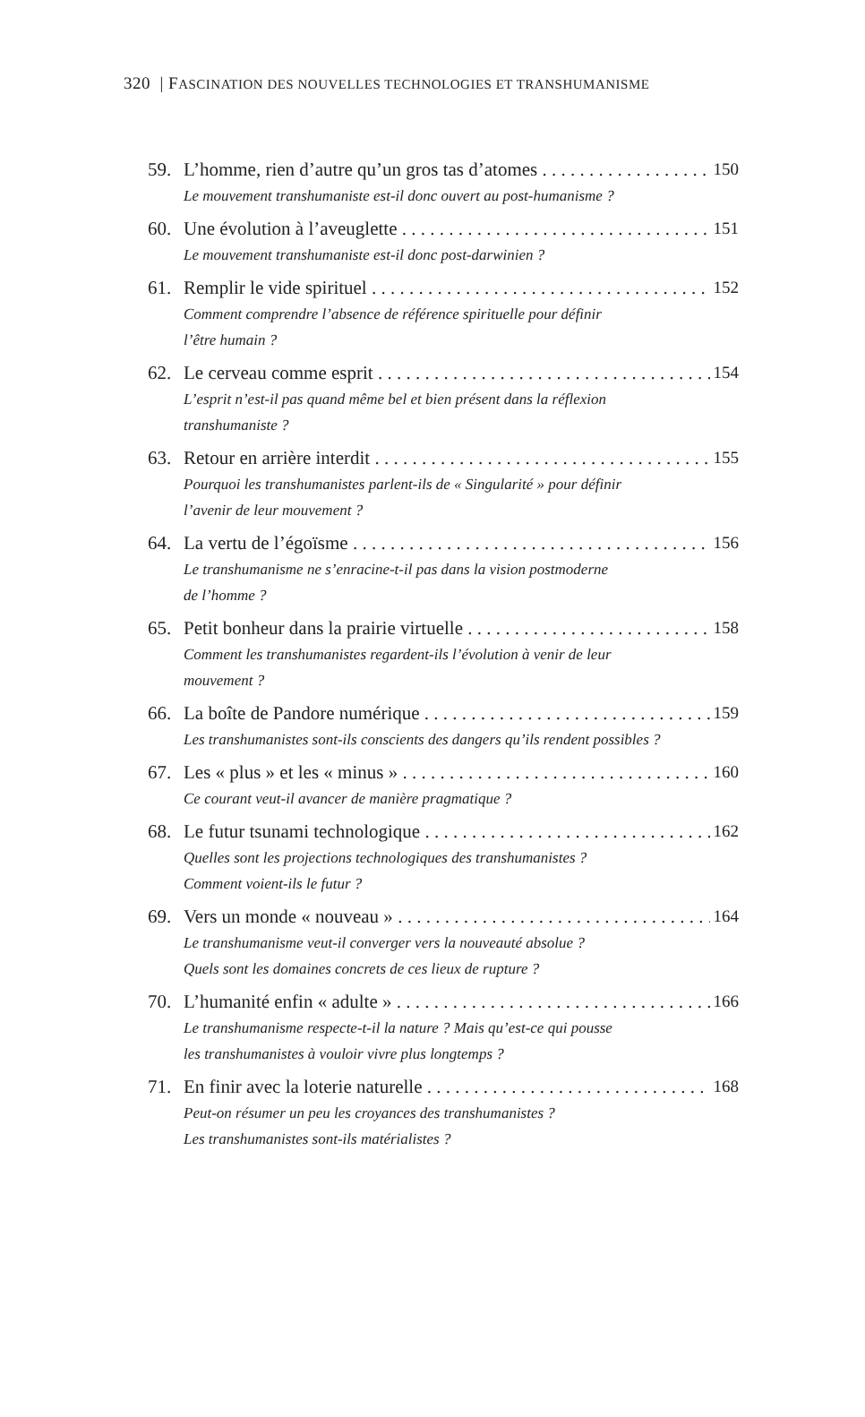320 | FASCINATION DES NOUVELLES TECHNOLOGIES ET TRANSHUMANISME
59. L’homme, rien d’autre qu’un gros tas d’atomes 150
Le mouvement transhumaniste est-il donc ouvert au post-humanisme ?
60. Une évolution à l’aveuglette 151
Le mouvement transhumaniste est-il donc post-darwinien ?
61. Remplir le vide spirituel 152
Comment comprendre l’absence de référence spirituelle pour définir
l’être humain ?
62. Le cerveau comme esprit 154
L’esprit n’est-il pas quand même bel et bien présent dans la réflexion
transhumaniste ?
63. Retour en arrière interdit 155
Pourquoi les transhumanistes parlent-ils de « Singularité » pour définir
l’avenir de leur mouvement ?
64. La vertu de l’égoïsme 156
Le transhumanisme ne s’enracine-t-il pas dans la vision postmoderne
de l’homme ?
65. Petit bonheur dans la prairie virtuelle 158
Comment les transhumanistes regardent-ils l’évolution à venir de leur
mouvement ?
66. La boîte de Pandore numérique 159
Les transhumanistes sont-ils conscients des dangers qu’ils rendent possibles ?
67. Les « plus » et les « minus » 160
Ce courant veut-il avancer de manière pragmatique ?
68. Le futur tsunami technologique 162
Quelles sont les projections technologiques des transhumanistes ?
Comment voient-ils le futur ?
69. Vers un monde « nouveau » 164
Le transhumanisme veut-il converger vers la nouveauté absolue ?
Quels sont les domaines concrets de ces lieux de rupture ?
70. L’humanité enfin « adulte » 166
Le transhumanisme respecte-t-il la nature ? Mais qu’est-ce qui pousse
les transhumanistes à vouloir vivre plus longtemps ?
71. En finir avec la loterie naturelle 168
Peut-on résumer un peu les croyances des transhumanistes ?
Les transhumanistes sont-ils matérialistes ?